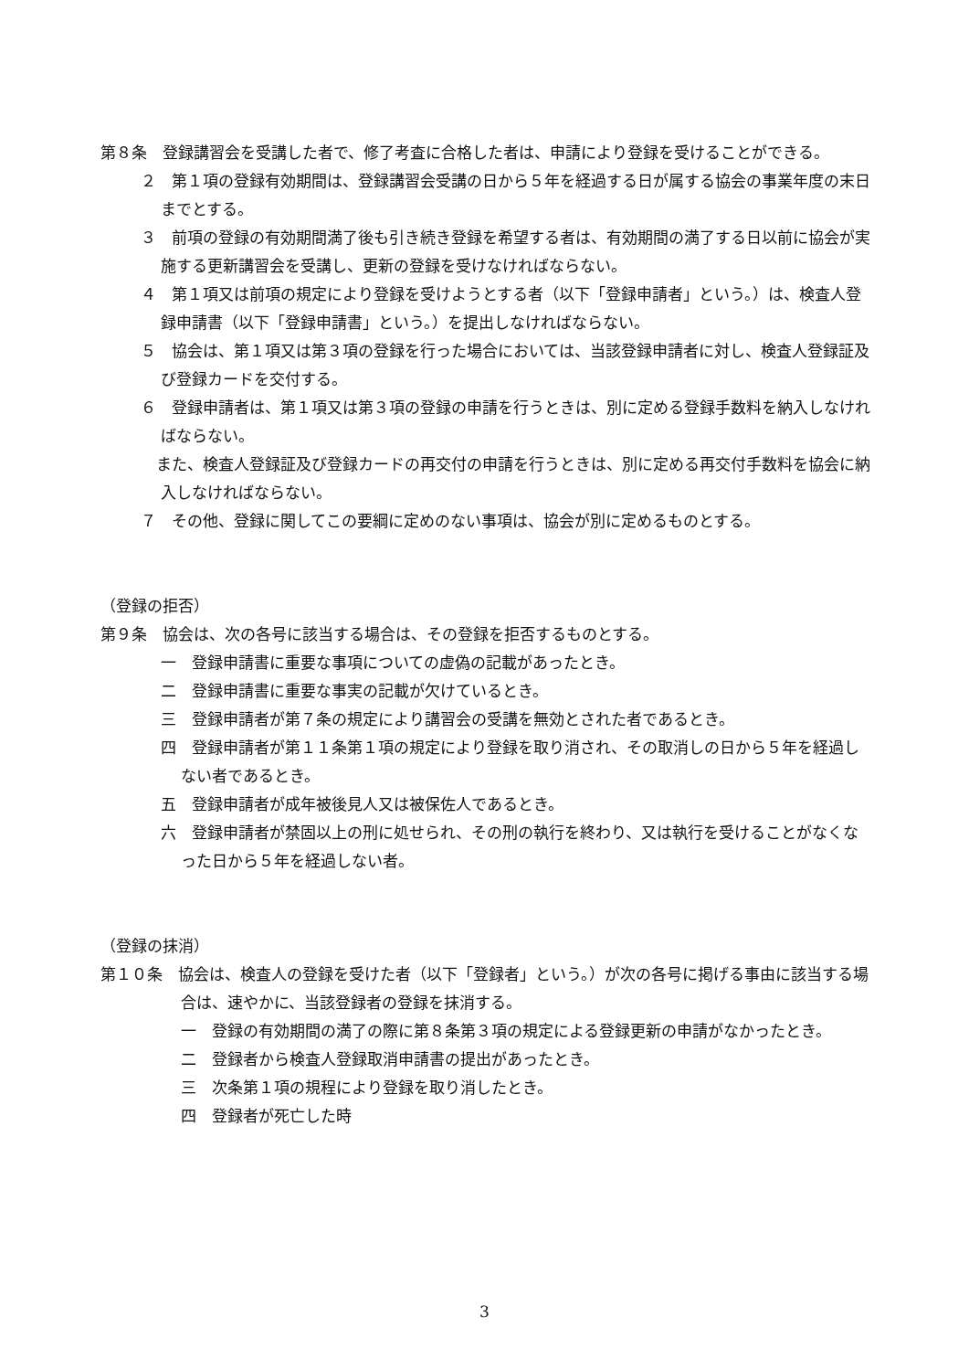第８条　登録講習会を受講した者で、修了考査に合格した者は、申請により登録を受けることができる。
２　第１項の登録有効期間は、登録講習会受講の日から５年を経過する日が属する協会の事業年度の末日までとする。
３　前項の登録の有効期間満了後も引き続き登録を希望する者は、有効期間の満了する日以前に協会が実施する更新講習会を受講し、更新の登録を受けなければならない。
４　第１項又は前項の規定により登録を受けようとする者（以下「登録申請者」という。）は、検査人登録申請書（以下「登録申請書」という。）を提出しなければならない。
５　協会は、第１項又は第３項の登録を行った場合においては、当該登録申請者に対し、検査人登録証及び登録カードを交付する。
６　登録申請者は、第１項又は第３項の登録の申請を行うときは、別に定める登録手数料を納入しなければならない。
　また、検査人登録証及び登録カードの再交付の申請を行うときは、別に定める再交付手数料を協会に納入しなければならない。
７　その他、登録に関してこの要綱に定めのない事項は、協会が別に定めるものとする。
（登録の拒否）
第９条　協会は、次の各号に該当する場合は、その登録を拒否するものとする。
一　登録申請書に重要な事項についての虚偽の記載があったとき。
二　登録申請書に重要な事実の記載が欠けているとき。
三　登録申請者が第７条の規定により講習会の受講を無効とされた者であるとき。
四　登録申請者が第１１条第１項の規定により登録を取り消され、その取消しの日から５年を経過しない者であるとき。
五　登録申請者が成年被後見人又は被保佐人であるとき。
六　登録申請者が禁固以上の刑に処せられ、その刑の執行を終わり、又は執行を受けることがなくなった日から５年を経過しない者。
（登録の抹消）
第１０条　協会は、検査人の登録を受けた者（以下「登録者」という。）が次の各号に掲げる事由に該当する場合は、速やかに、当該登録者の登録を抹消する。
一　登録の有効期間の満了の際に第８条第３項の規定による登録更新の申請がなかったとき。
二　登録者から検査人登録取消申請書の提出があったとき。
三　次条第１項の規程により登録を取り消したとき。
四　登録者が死亡した時
3